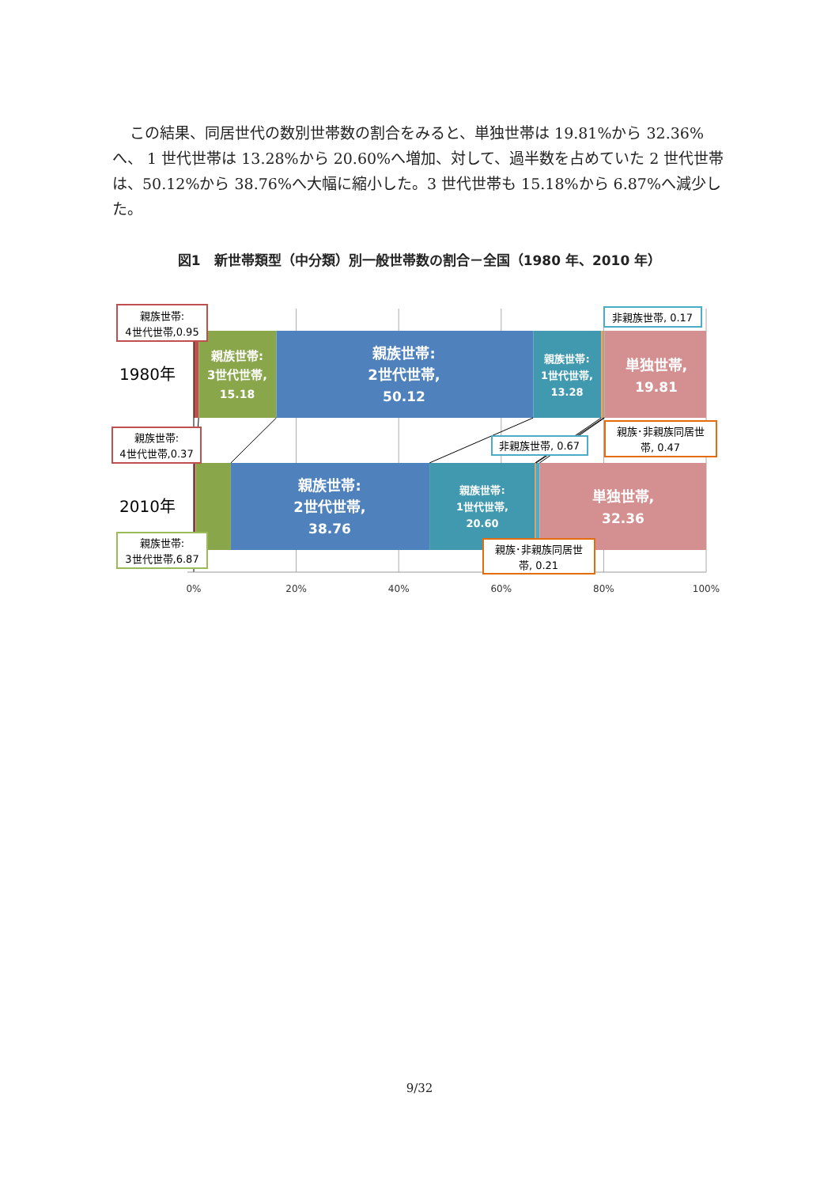この結果、同居世代の数別世帯数の割合をみると、単独世帯は 19.81%から 32.36%へ、 1 世代世帯は 13.28%から 20.60%へ増加、対して、過半数を占めていた 2 世代世帯は、50.12%から 38.76%へ大幅に縮小した。3 世代世帯も 15.18%から 6.87%へ減少した。
図1　新世帯類型（中分類）別一般世帯数の割合－全国（1980 年、2010 年）
1980年
2010年
親族世帯:
3世代世帯,
15.18
親族世帯:
2世代世帯,
50.12
親族世帯:
1世代世帯,
13.28
単独世帯,
19.81
親族世帯:
2世代世帯,
38.76
親族世帯:
1世代世帯,
20.60
単独世帯,
32.36
親族世帯:
4世代世帯,0.95
非親族世帯, 0.17
親族･非親族同居世
帯, 0.47
親族世帯:
4世代世帯,0.37
非親族世帯, 0.67
親族世帯:
3世代世帯,6.87
親族･非親族同居世
帯, 0.21
0%
20%
40%
60%
80%
100%
9/32